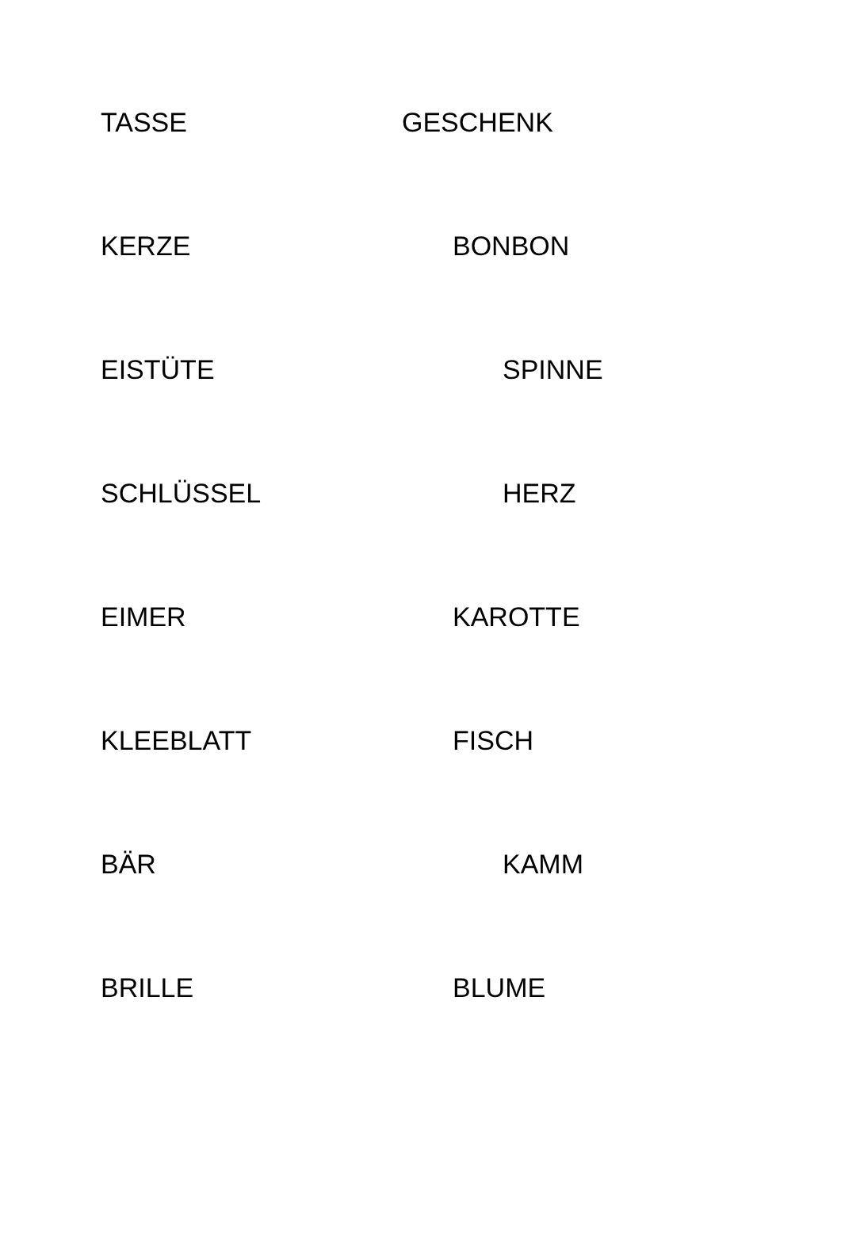TASSE GESCHENK
KERZE BONBON
EISTÜTE SPINNE
SCHLÜSSEL HERZ
EIMER KAROTTE
KLEEBLATT FISCH
BÄR KAMM
BRILLE BLUME